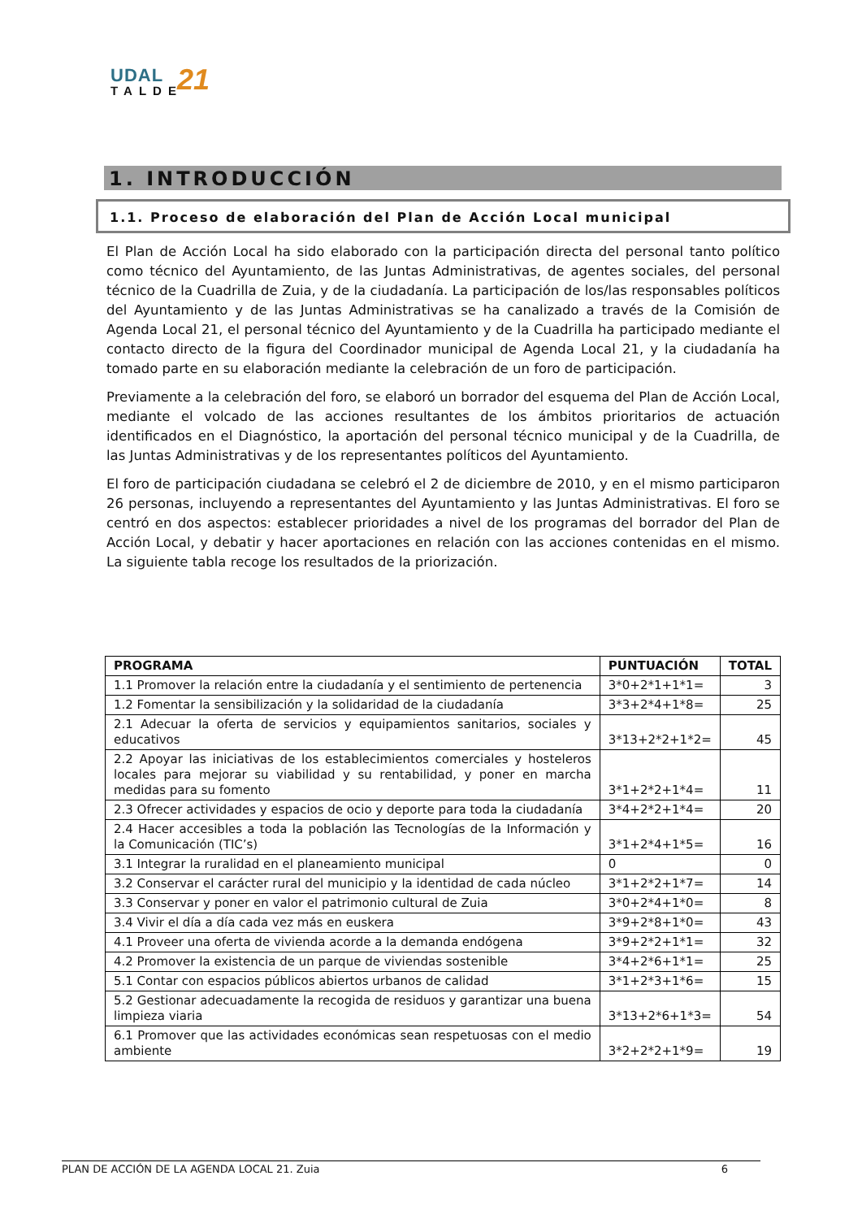UDAL
TALDE
21
1. INTRODUCCIÓN
1.1. Proceso de elaboración del Plan de Acción Local municipal
El Plan de Acción Local ha sido elaborado con la participación directa del personal tanto político como técnico del Ayuntamiento, de las Juntas Administrativas, de agentes sociales, del personal técnico de la Cuadrilla de Zuia, y de la ciudadanía. La participación de los/las responsables políticos del Ayuntamiento y de las Juntas Administrativas se ha canalizado a través de la Comisión de Agenda Local 21, el personal técnico del Ayuntamiento y de la Cuadrilla ha participado mediante el contacto directo de la figura del Coordinador municipal de Agenda Local 21, y la ciudadanía ha tomado parte en su elaboración mediante la celebración de un foro de participación.
Previamente a la celebración del foro, se elaboró un borrador del esquema del Plan de Acción Local, mediante el volcado de las acciones resultantes de los ámbitos prioritarios de actuación identificados en el Diagnóstico, la aportación del personal técnico municipal y de la Cuadrilla, de las Juntas Administrativas y de los representantes políticos del Ayuntamiento.
El foro de participación ciudadana se celebró el 2 de diciembre de 2010, y en el mismo participaron 26 personas, incluyendo a representantes del Ayuntamiento y las Juntas Administrativas. El foro se centró en dos aspectos: establecer prioridades a nivel de los programas del borrador del Plan de Acción Local, y debatir y hacer aportaciones en relación con las acciones contenidas en el mismo. La siguiente tabla recoge los resultados de la priorización.
| PROGRAMA | PUNTUACIÓN | TOTAL |
| --- | --- | --- |
| 1.1 Promover la relación entre la ciudadanía y el sentimiento de pertenencia | 3*0+2*1+1*1= | 3 |
| 1.2 Fomentar la sensibilización y la solidaridad de la ciudadanía | 3*3+2*4+1*8= | 25 |
| 2.1 Adecuar la oferta de servicios y equipamientos sanitarios, sociales y educativos | 3*13+2*2+1*2= | 45 |
| 2.2 Apoyar las iniciativas de los establecimientos comerciales y hosteleros locales para mejorar su viabilidad y su rentabilidad, y poner en marcha medidas para su fomento | 3*1+2*2+1*4= | 11 |
| 2.3 Ofrecer actividades y espacios de ocio y deporte para toda la ciudadanía | 3*4+2*2+1*4= | 20 |
| 2.4 Hacer accesibles a toda la población las Tecnologías de la Información y la Comunicación (TIC’s) | 3*1+2*4+1*5= | 16 |
| 3.1 Integrar la ruralidad en el planeamiento municipal | 0 | 0 |
| 3.2 Conservar el carácter rural del municipio y la identidad de cada núcleo | 3*1+2*2+1*7= | 14 |
| 3.3 Conservar y poner en valor el patrimonio cultural de Zuia | 3*0+2*4+1*0= | 8 |
| 3.4 Vivir el día a día cada vez más en euskera | 3*9+2*8+1*0= | 43 |
| 4.1 Proveer una oferta de vivienda acorde a la demanda endógena | 3*9+2*2+1*1= | 32 |
| 4.2 Promover la existencia de un parque de viviendas sostenible | 3*4+2*6+1*1= | 25 |
| 5.1 Contar con espacios públicos abiertos urbanos de calidad | 3*1+2*3+1*6= | 15 |
| 5.2 Gestionar adecuadamente la recogida de residuos y garantizar una buena limpieza viaria | 3*13+2*6+1*3= | 54 |
| 6.1 Promover que las actividades económicas sean respetuosas con el medio ambiente | 3*2+2*2+1*9= | 19 |
PLAN DE ACCIÓN DE LA AGENDA LOCAL 21. Zuia 6